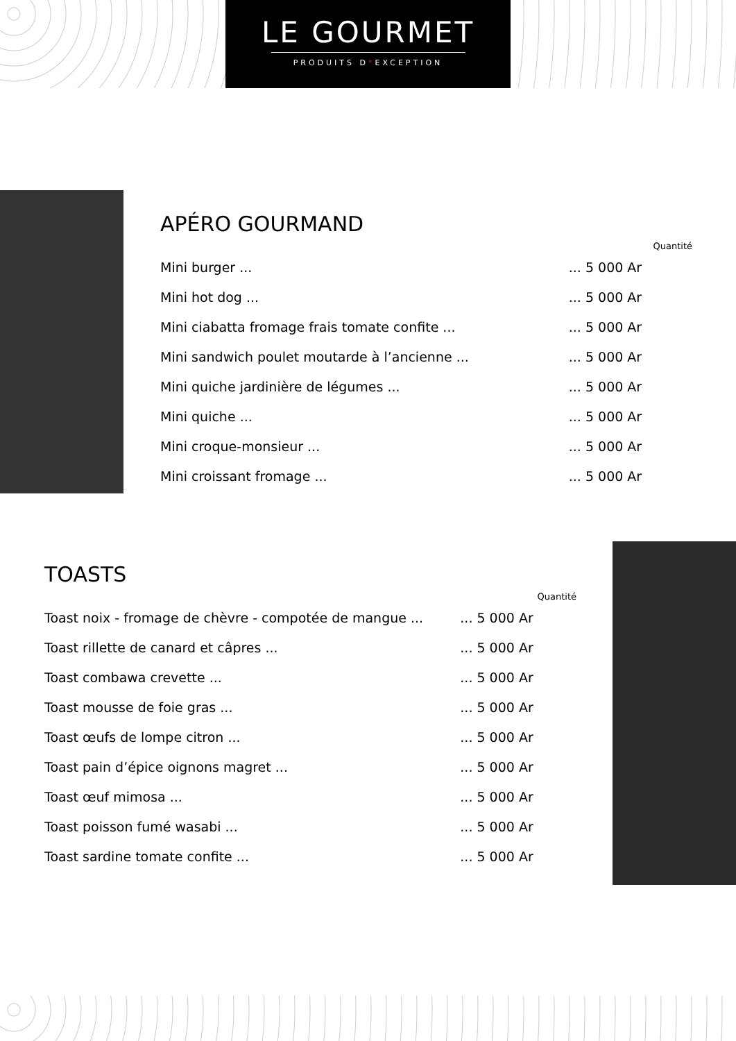LE GOURMET
PRODUITS D*EXCEPTION
APÉRO GOURMAND
| | | Quantité |
| --- | --- | --- |
| Mini burger ... | ... 5 000 Ar | |
| Mini hot dog ... | ... 5 000 Ar | |
| Mini ciabatta fromage frais tomate confite ... | ... 5 000 Ar | |
| Mini sandwich poulet moutarde à l’ancienne ... | ... 5 000 Ar | |
| Mini quiche jardinière de légumes ... | ... 5 000 Ar | |
| Mini quiche ... | ... 5 000 Ar | |
| Mini croque-monsieur ... | ... 5 000 Ar | |
| Mini croissant fromage ... | ... 5 000 Ar | |
TOASTS
| | | Quantité |
| --- | --- | --- |
| Toast noix - fromage de chèvre - compotée de mangue ... | ... 5 000 Ar | |
| Toast rillette de canard et câpres ... | ... 5 000 Ar | |
| Toast combawa crevette ... | ... 5 000 Ar | |
| Toast mousse de foie gras ... | ... 5 000 Ar | |
| Toast œufs de lompe citron ... | ... 5 000 Ar | |
| Toast pain d’épice oignons magret ... | ... 5 000 Ar | |
| Toast œuf mimosa ... | ... 5 000 Ar | |
| Toast poisson fumé wasabi ... | ... 5 000 Ar | |
| Toast sardine tomate confite ... | ... 5 000 Ar | |